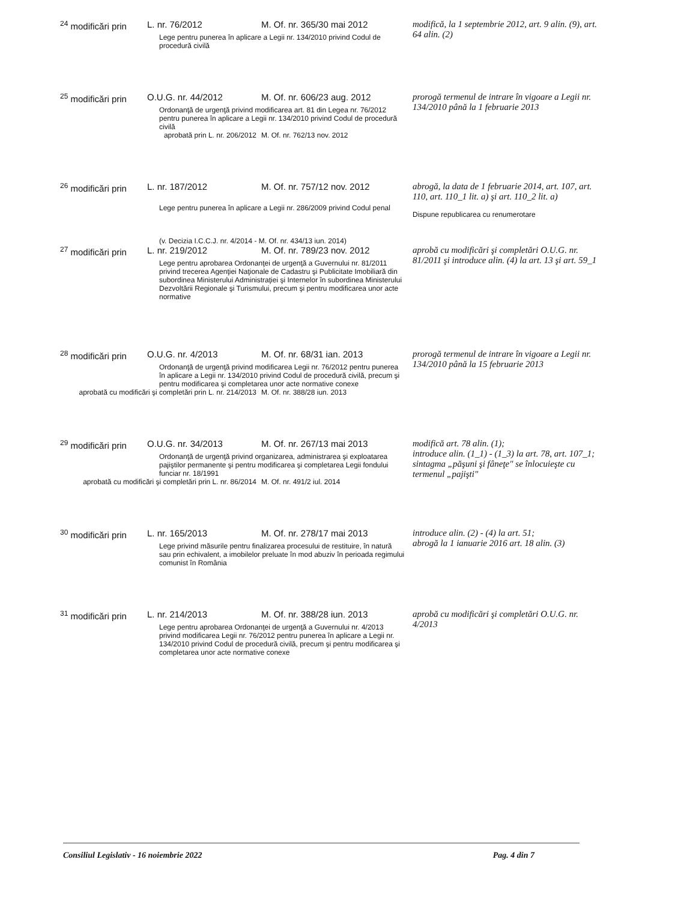| <sup>24</sup> modificări prin | L. nr. 76/2012 | M. Of. nr. 365/30 mai 2012 | modifică, la 1 septembrie 2012, art. 9 alin. (9), art. 64 alin. (2) |
| | Lege pentru punerea în aplicare a Legii nr. 134/2010 privind Codul de procedură civilă | | |
| <sup>25</sup> modificări prin | O.U.G. nr. 44/2012 | M. Of. nr. 606/23 aug. 2012 | prorogă termenul de intrare în vigoare a Legii nr. 134/2010 până la 1 februarie 2013 |
| | Ordonanţă de urgenţă privind modificarea art. 81 din Legea nr. 76/2012 pentru punerea în aplicare a Legii nr. 134/2010 privind Codul de procedură civilă | | |
| aprobată prin L. nr. 206/2012 | | M. Of. nr. 762/13 nov. 2012 | |
| <sup>26</sup> modificări prin | L. nr. 187/2012 | M. Of. nr. 757/12 nov. 2012 | abrogă, la data de 1 februarie 2014, art. 107, art. 110, art. 110_1 lit. a) şi art. 110_2 lit. a) Dispune republicarea cu renumerotare |
| | Lege pentru punerea în aplicare a Legii nr. 286/2009 privind Codul penal | | |
| | (v. Decizia I.C.C.J. nr. 4/2014 - M. Of. nr. 434/13 iun. 2014) | | |
| <sup>27</sup> modificări prin | L. nr. 219/2012 | M. Of. nr. 789/23 nov. 2012 | aprobă cu modificări şi completări O.U.G. nr. 81/2011 şi introduce alin. (4) la art. 13 şi art. 59_1 |
| | Lege pentru aprobarea Ordonanţei de urgenţă a Guvernului nr. 81/2011 privind trecerea Agenţiei Naţionale de Cadastru şi Publicitate Imobiliară din subordinea Ministerului Administraţiei şi Internelor în subordinea Ministerului Dezvoltării Regionale şi Turismului, precum şi pentru modificarea unor acte normative | | |
| <sup>28</sup> modificări prin | O.U.G. nr. 4/2013 | M. Of. nr. 68/31 ian. 2013 | prorogă termenul de intrare în vigoare a Legii nr. 134/2010 până la 15 februarie 2013 |
| | Ordonanţă de urgenţă privind modificarea Legii nr. 76/2012 pentru punerea în aplicare a Legii nr. 134/2010 privind Codul de procedură civilă, precum şi pentru modificarea şi completarea unor acte normative conexe | | |
| aprobată cu modificări şi completări prin L. nr. 214/2013 | | M. Of. nr. 388/28 iun. 2013 | |
| <sup>29</sup> modificări prin | O.U.G. nr. 34/2013 | M. Of. nr. 267/13 mai 2013 | modifică art. 78 alin. (1); introduce alin. (1_1) - (1_3) la art. 78, art. 107_1; sintagma „păşuni şi fâneţe" se înlocuieşte cu termenul „pajişti" |
| | Ordonanţă de urgenţă privind organizarea, administrarea şi exploatarea pajiştilor permanente şi pentru modificarea şi completarea Legii fondului funciar nr. 18/1991 | | |
| aprobată cu modificări şi completări prin L. nr. 86/2014 | | M. Of. nr. 491/2 iul. 2014 | |
| <sup>30</sup> modificări prin | L. nr. 165/2013 | M. Of. nr. 278/17 mai 2013 | introduce alin. (2) - (4) la art. 51; abrogă la 1 ianuarie 2016 art. 18 alin. (3) |
| | Lege privind măsurile pentru finalizarea procesului de restituire, în natură sau prin echivalent, a imobilelor preluate în mod abuziv în perioada regimului comunist în România | | |
| <sup>31</sup> modificări prin | L. nr. 214/2013 | M. Of. nr. 388/28 iun. 2013 | aprobă cu modificări şi completări O.U.G. nr. 4/2013 |
| | Lege pentru aprobarea Ordonanţei de urgenţă a Guvernului nr. 4/2013 privind modificarea Legii nr. 76/2012 pentru punerea în aplicare a Legii nr. 134/2010 privind Codul de procedură civilă, precum şi pentru modificarea şi completarea unor acte normative conexe | | |
Consiliul Legislativ - 16 noiembrie 2022 Pag. 4 din 7